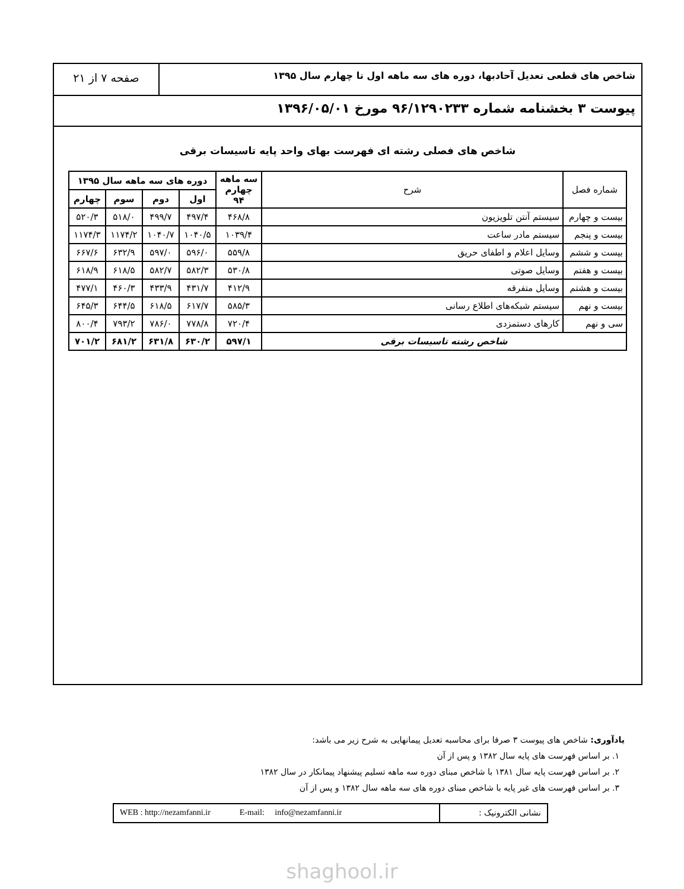شاخص های قطعی تعدیل آحادبها، دوره های سه ماهه اول تا چهارم سال ۱۳۹۵
صفحه ۷ از ۲۱
پیوست ۳ بخشنامه شماره ۹۶/۱۲۹۰۲۳۳ مورخ ۱۳۹۶/۰۵/۰۱
شاخص های فصلی رشته ای فهرست بهای واحد پایه تاسیسات برقی
| شماره فصل | شرح | سه ماهه چهارم ۹۴ | دوره های سه ماهه سال ۱۳۹۵ | | | |
| --- | --- | --- | --- | --- | --- | --- |
| | | | اول | دوم | سوم | چهارم |
| بیست و چهارم | سیستم آنتن تلویزیون | ۴۶۸/۸ | ۴۹۷/۴ | ۴۹۹/۷ | ۵۱۸/۰ | ۵۲۰/۳ |
| بیست و پنجم | سیستم مادر ساعت | ۱۰۳۹/۴ | ۱۰۴۰/۵ | ۱۰۴۰/۷ | ۱۱۷۴/۲ | ۱۱۷۴/۳ |
| بیست و ششم | وسایل اعلام و اطفای حریق | ۵۵۹/۸ | ۵۹۶/۰ | ۵۹۷/۰ | ۶۳۲/۹ | ۶۶۷/۶ |
| بیست و هفتم | وسایل صوتی | ۵۳۰/۸ | ۵۸۲/۳ | ۵۸۲/۷ | ۶۱۸/۵ | ۶۱۸/۹ |
| بیست و هشتم | وسایل متفرقه | ۴۱۲/۹ | ۴۳۱/۷ | ۴۳۳/۹ | ۴۶۰/۳ | ۴۷۷/۱ |
| بیست و نهم | سیستم شبکه‌های اطلاع رسانی | ۵۸۵/۳ | ۶۱۷/۷ | ۶۱۸/۵ | ۶۴۴/۵ | ۶۴۵/۳ |
| سی و نهم | کارهای دستمزدی | ۷۲۰/۴ | ۷۷۸/۸ | ۷۸۶/۰ | ۷۹۳/۲ | ۸۰۰/۴ |
| شاخص رشته تاسیسات برقی | | ۵۹۷/۱ | ۶۳۰/۲ | ۶۳۱/۸ | ۶۸۱/۲ | ۷۰۱/۲ |
یادآوری: شاخص های پیوست ۳ صرفا برای محاسبه تعدیل پیمانهایی به شرح زیر می باشد:
۱. بر اساس فهرست های پایه سال ۱۳۸۲ و پس از آن
۲. بر اساس فهرست پایه سال ۱۳۸۱ با شاخص مبنای دوره سه ماهه تسلیم پیشنهاد پیمانکار در سال ۱۳۸۲
۳. بر اساس فهرست های غیر پایه با شاخص مبنای دوره های سه ماهه سال ۱۳۸۲ و پس از آن
نشانی الکترونیک : WEB : http://nezamfanni.ir E-mail: info@nezamfanni.ir
shaghool.ir